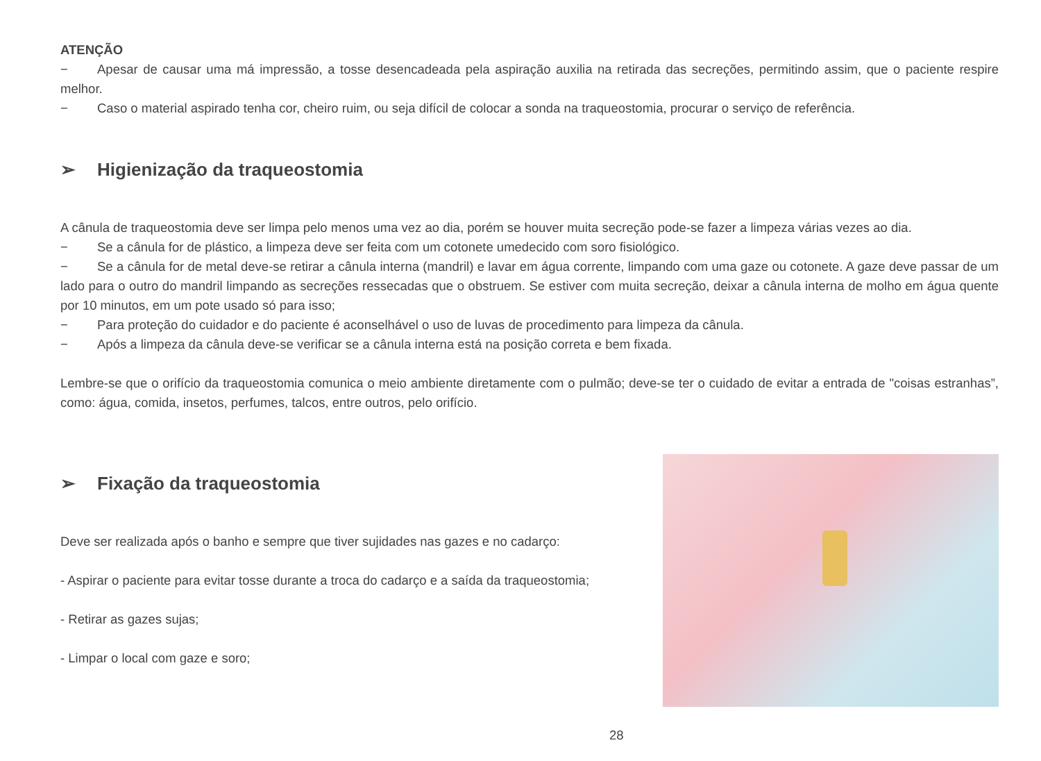ATENÇÃO
− Apesar de causar uma má impressão, a tosse desencadeada pela aspiração auxilia na retirada das secreções, permitindo assim, que o paciente respire melhor.
− Caso o material aspirado tenha cor, cheiro ruim, ou seja difícil de colocar a sonda na traqueostomia, procurar o serviço de referência.
➢ Higienização da traqueostomia
A cânula de traqueostomia deve ser limpa pelo menos uma vez ao dia, porém se houver muita secreção pode-se fazer a limpeza várias vezes ao dia.
− Se a cânula for de plástico, a limpeza deve ser feita com um cotonete umedecido com soro fisiológico.
− Se a cânula for de metal deve-se retirar a cânula interna (mandril) e lavar em água corrente, limpando com uma gaze ou cotonete. A gaze deve passar de um lado para o outro do mandril limpando as secreções ressecadas que o obstruem. Se estiver com muita secreção, deixar a cânula interna de molho em água quente por 10 minutos, em um pote usado só para isso;
− Para proteção do cuidador e do paciente é aconselhável o uso de luvas de procedimento para limpeza da cânula.
− Após a limpeza da cânula deve-se verificar se a cânula interna está na posição correta e bem fixada.
Lembre-se que o orifício da traqueostomia comunica o meio ambiente diretamente com o pulmão; deve-se ter o cuidado de evitar a entrada de "coisas estranhas”, como: água, comida, insetos, perfumes, talcos, entre outros, pelo orifício.
➢ Fixação da traqueostomia
Deve ser realizada após o banho e sempre que tiver sujidades nas gazes e no cadarço:
- Aspirar o paciente para evitar tosse durante a troca do cadarço e a saída da traqueostomia;
- Retirar as gazes sujas;
- Limpar o local com gaze e soro;
28